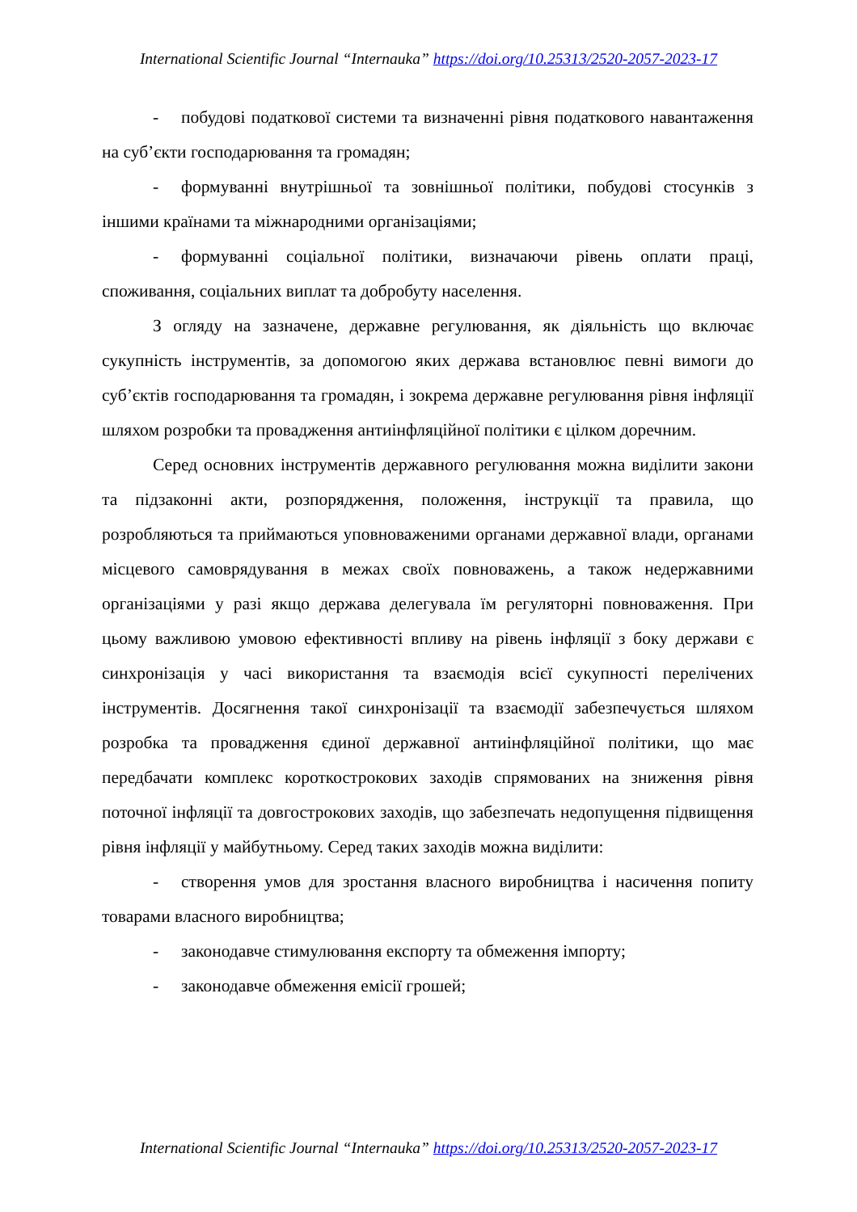International Scientific Journal “Internauka” https://doi.org/10.25313/2520-2057-2023-17
- побудові податкової системи та визначенні рівня податкового навантаження на суб’єкти господарювання та громадян;
- формуванні внутрішньої та зовнішньої політики, побудові стосунків з іншими країнами та міжнародними організаціями;
- формуванні соціальної політики, визначаючи рівень оплати праці, споживання, соціальних виплат та добробуту населення.
З огляду на зазначене, державне регулювання, як діяльність що включає сукупність інструментів, за допомогою яких держава встановлює певні вимоги до суб’єктів господарювання та громадян, і зокрема державне регулювання рівня інфляції шляхом розробки та провадження антиінфляційної політики є цілком доречним.
Серед основних інструментів державного регулювання можна виділити закони та підзаконні акти, розпорядження, положення, інструкції та правила, що розробляються та приймаються уповноваженими органами державної влади, органами місцевого самоврядування в межах своїх повноважень, а також недержавними організаціями у разі якщо держава делегувала їм регуляторні повноваження. При цьому важливою умовою ефективності впливу на рівень інфляції з боку держави є синхронізація у часі використання та взаємодія всієї сукупності перелічених інструментів. Досягнення такої синхронізації та взаємодії забезпечується шляхом розробка та провадження єдиної державної антиінфляційної політики, що має передбачати комплекс короткострокових заходів спрямованих на зниження рівня поточної інфляції та довгострокових заходів, що забезпечать недопущення підвищення рівня інфляції у майбутньому. Серед таких заходів можна виділити:
- створення умов для зростання власного виробництва і насичення попиту товарами власного виробництва;
- законодавче стимулювання експорту та обмеження імпорту;
- законодавче обмеження емісії грошей;
International Scientific Journal “Internauka” https://doi.org/10.25313/2520-2057-2023-17